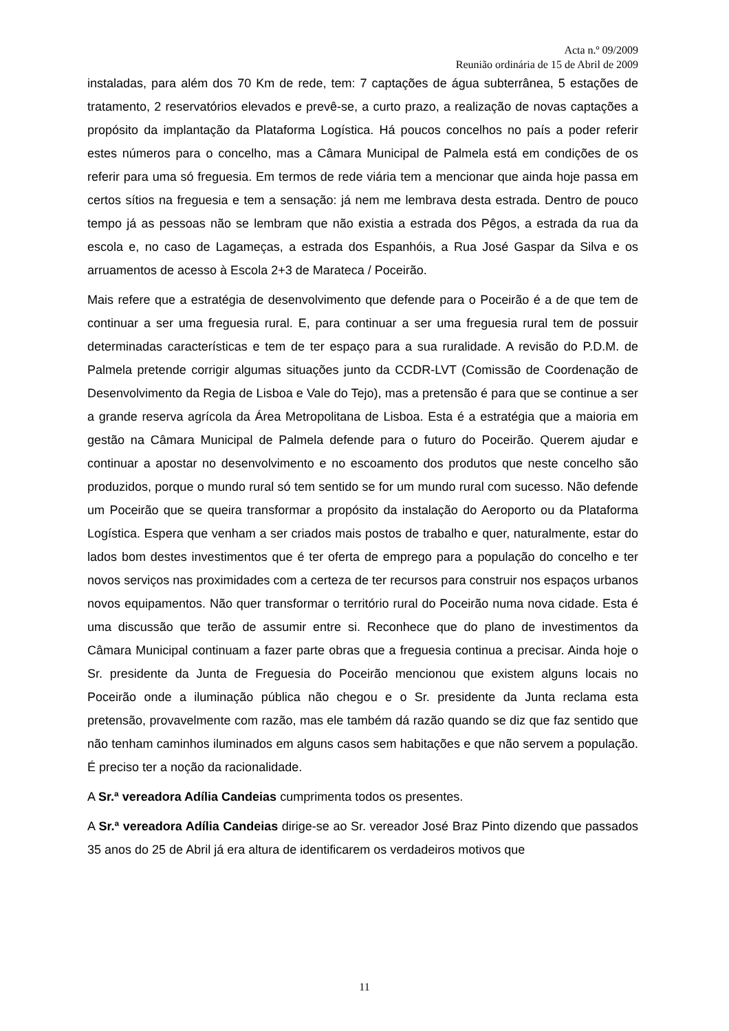Acta n.º 09/2009
Reunião ordinária de 15 de Abril de 2009
instaladas, para além dos 70 Km de rede, tem: 7 captações de água subterrânea, 5 estações de tratamento, 2 reservatórios elevados e prevê-se, a curto prazo, a realização de novas captações a propósito da implantação da Plataforma Logística. Há poucos concelhos no país a poder referir estes números para o concelho, mas a Câmara Municipal de Palmela está em condições de os referir para uma só freguesia. Em termos de rede viária tem a mencionar que ainda hoje passa em certos sítios na freguesia e tem a sensação: já nem me lembrava desta estrada. Dentro de pouco tempo já as pessoas não se lembram que não existia a estrada dos Pêgos, a estrada da rua da escola e, no caso de Lagameças, a estrada dos Espanhóis, a Rua José Gaspar da Silva e os arruamentos de acesso à Escola 2+3 de Marateca / Poceirão.
Mais refere que a estratégia de desenvolvimento que defende para o Poceirão é a de que tem de continuar a ser uma freguesia rural. E, para continuar a ser uma freguesia rural tem de possuir determinadas características e tem de ter espaço para a sua ruralidade. A revisão do P.D.M. de Palmela pretende corrigir algumas situações junto da CCDR-LVT (Comissão de Coordenação de Desenvolvimento da Regia de Lisboa e Vale do Tejo), mas a pretensão é para que se continue a ser a grande reserva agrícola da Área Metropolitana de Lisboa. Esta é a estratégia que a maioria em gestão na Câmara Municipal de Palmela defende para o futuro do Poceirão. Querem ajudar e continuar a apostar no desenvolvimento e no escoamento dos produtos que neste concelho são produzidos, porque o mundo rural só tem sentido se for um mundo rural com sucesso. Não defende um Poceirão que se queira transformar a propósito da instalação do Aeroporto ou da Plataforma Logística. Espera que venham a ser criados mais postos de trabalho e quer, naturalmente, estar do lados bom destes investimentos que é ter oferta de emprego para a população do concelho e ter novos serviços nas proximidades com a certeza de ter recursos para construir nos espaços urbanos novos equipamentos. Não quer transformar o território rural do Poceirão numa nova cidade. Esta é uma discussão que terão de assumir entre si. Reconhece que do plano de investimentos da Câmara Municipal continuam a fazer parte obras que a freguesia continua a precisar. Ainda hoje o Sr. presidente da Junta de Freguesia do Poceirão mencionou que existem alguns locais no Poceirão onde a iluminação pública não chegou e o Sr. presidente da Junta reclama esta pretensão, provavelmente com razão, mas ele também dá razão quando se diz que faz sentido que não tenham caminhos iluminados em alguns casos sem habitações e que não servem a população. É preciso ter a noção da racionalidade.
A Sr.ª vereadora Adília Candeias cumprimenta todos os presentes.
A Sr.ª vereadora Adília Candeias dirige-se ao Sr. vereador José Braz Pinto dizendo que passados 35 anos do 25 de Abril já era altura de identificarem os verdadeiros motivos que
11